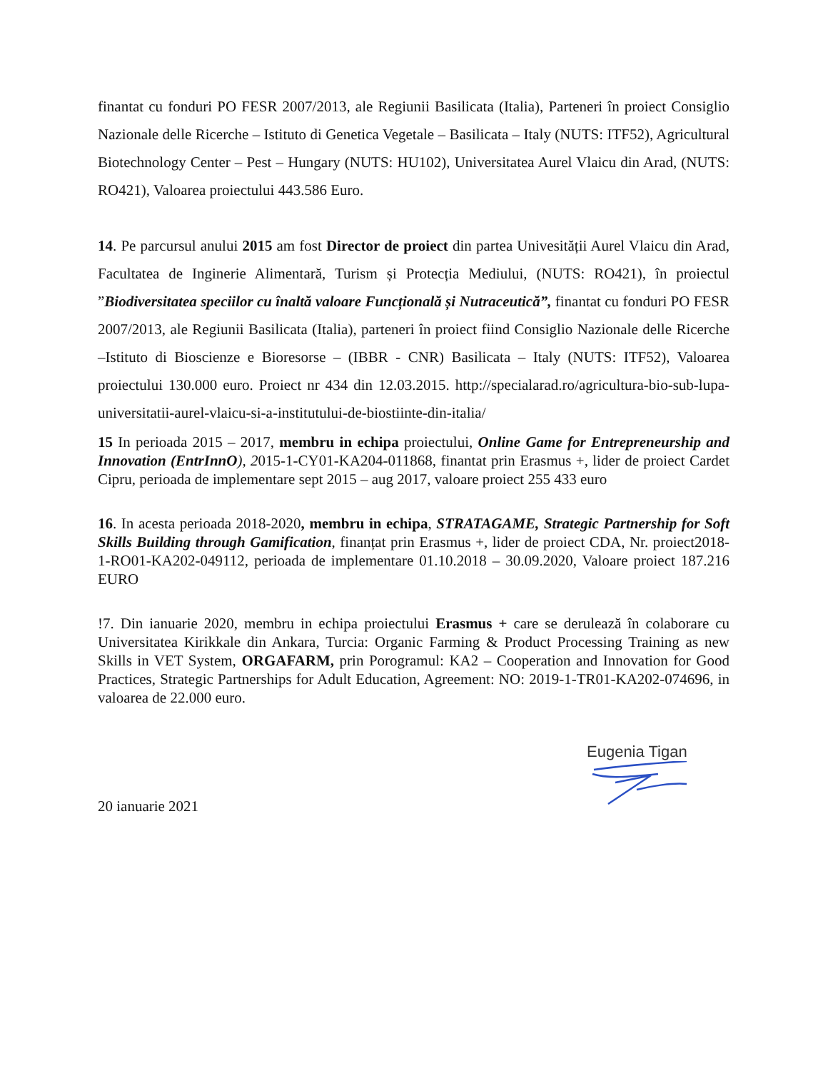finantat cu fonduri PO FESR 2007/2013, ale Regiunii Basilicata (Italia), Parteneri în proiect Consiglio Nazionale delle Ricerche – Istituto di Genetica Vegetale – Basilicata – Italy (NUTS: ITF52), Agricultural Biotechnology Center – Pest – Hungary (NUTS: HU102), Universitatea Aurel Vlaicu din Arad, (NUTS: RO421), Valoarea proiectului 443.586 Euro.
14. Pe parcursul anului 2015 am fost Director de proiect din partea Univesității Aurel Vlaicu din Arad, Facultatea de Inginerie Alimentară, Turism și Protecția Mediului, (NUTS: RO421), în proiectul ”Biodiversitatea speciilor cu înaltă valoare Funcțională și Nutraceutică”, finantat cu fonduri PO FESR 2007/2013, ale Regiunii Basilicata (Italia), parteneri în proiect fiind Consiglio Nazionale delle Ricerche –Istituto di Bioscienze e Bioresorse – (IBBR - CNR) Basilicata – Italy (NUTS: ITF52), Valoarea proiectului 130.000 euro. Proiect nr 434 din 12.03.2015. http://specialarad.ro/agricultura-bio-sub-lupa-universitatii-aurel-vlaicu-si-a-institutului-de-biostiinte-din-italia/
15 In perioada 2015 – 2017, membru in echipa proiectului, Online Game for Entrepreneurship and Innovation (EntrInnO), 2015-1-CY01-KA204-011868, finantat prin Erasmus +, lider de proiect Cardet Cipru, perioada de implementare sept 2015 – aug 2017, valoare proiect 255 433 euro
16. In acesta perioada 2018-2020, membru in echipa, STRATAGAME, Strategic Partnership for Soft Skills Building through Gamification, finanțat prin Erasmus +, lider de proiect CDA, Nr. proiect2018-1-RO01-KA202-049112, perioada de implementare 01.10.2018 – 30.09.2020, Valoare proiect 187.216 EURO
!7. Din ianuarie 2020, membru in echipa proiectului Erasmus + care se derulează în colaborare cu Universitatea Kirikkale din Ankara, Turcia: Organic Farming & Product Processing Training as new Skills in VET System, ORGAFARM, prin Porogramul: KA2 – Cooperation and Innovation for Good Practices, Strategic Partnerships for Adult Education, Agreement: NO: 2019-1-TR01-KA202-074696, in valoarea de 22.000 euro.
20 ianuarie 2021
Eugenia Tigan